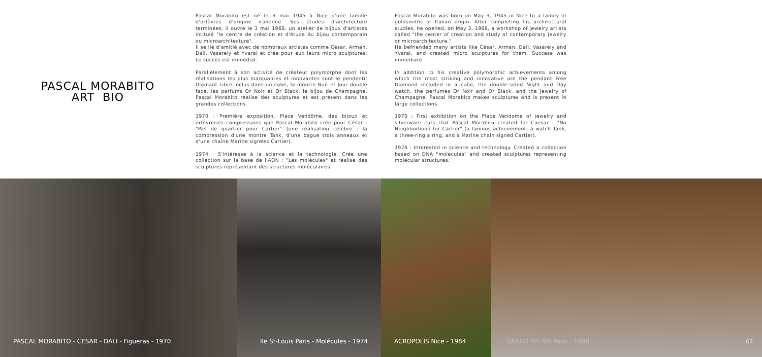PASCAL MORABITO
ART BIO
Pascal Morabito est né le 3 mai 1945 à Nice d'une famille d'orfèvres d'origine italienne. Ses études d'architecture terminées, il ouvre le 3 mai 1968, un atelier de bijoux d'artistes intitulé "le centre de création et d'étude du bijou contemporain ou microarchitecture".
Il se lie d'amitié avec de nombreux artistes comme César, Arman, Dali, Vasarely et Yvaral et crée pour eux leurs micro sculptures. Le succès est immédiat.
Parallèlement à son activité de créateur polymorphe dont les réalisations les plus marquantes et innovantes sont le pendentif Diamant Libre inclus dans un cube, la montre Nuit et Jour double face, les parfums Or Noir et Or Black, le bijou de Champagne, Pascal Morabito realise des sculptures et est présent dans les grandes collections.
1970 : Première exposition, Place Vendôme, des bijoux et orfèvreries compressions que Pascal Morabito crée pour César : "Pas de quartier pour Cartier" (une réalisation célèbre : la compression d'une montre Tank, d'une bague trois anneaux et d'une chaîne Marine signées Cartier).
1974 : S'intéresse à la science et la technologie. Crée une collection sur la base de l'ADN : "Les molécules" et réalise des sculptures représentant des structures moléculaires.
Pascal Morabito was born on May 3, 1945 in Nice to a family of goldsmiths of Italian origin. After completing his architectural studies, he opened, on May 3, 1968, a workshop of jewelry artists called "the center of creation and study of contemporary jewelry or microarchitecture."
He befriended many artists like César, Arman, Dali, Vasarely and Yvaral, and created micro sculptures for them. Success was immediate.
In addition to his creative polymorphic achievements among which the most striking and innovative are the pendant Free Diamond included in a cube, the double-sided Night and Day watch, the perfumes Or Noir and Or Black, and the jewelry of Champagne, Pascal Morabito makes sculptures and is present in large collections.
1970 : First exhibition on the Place Vendome of jewelry and silverware cuts that Pascal Morabito created for Caesar : "No Neighborhood for Cartier" (a famous achievement: a watch Tank, a three-ring a ring, and a Marine chain signed Cartier).
1974 : Interested in science and technology. Created a collection based on DNA "molecules" and created sculptures representing molecular structures.
PASCAL MORABITO - CESAR - DALI - Figueras - 1970
Ile St-Louis Paris - Molécules - 1974
ACROPOLIS Nice - 1984
GRAND PALAIS Paris - 1980 63